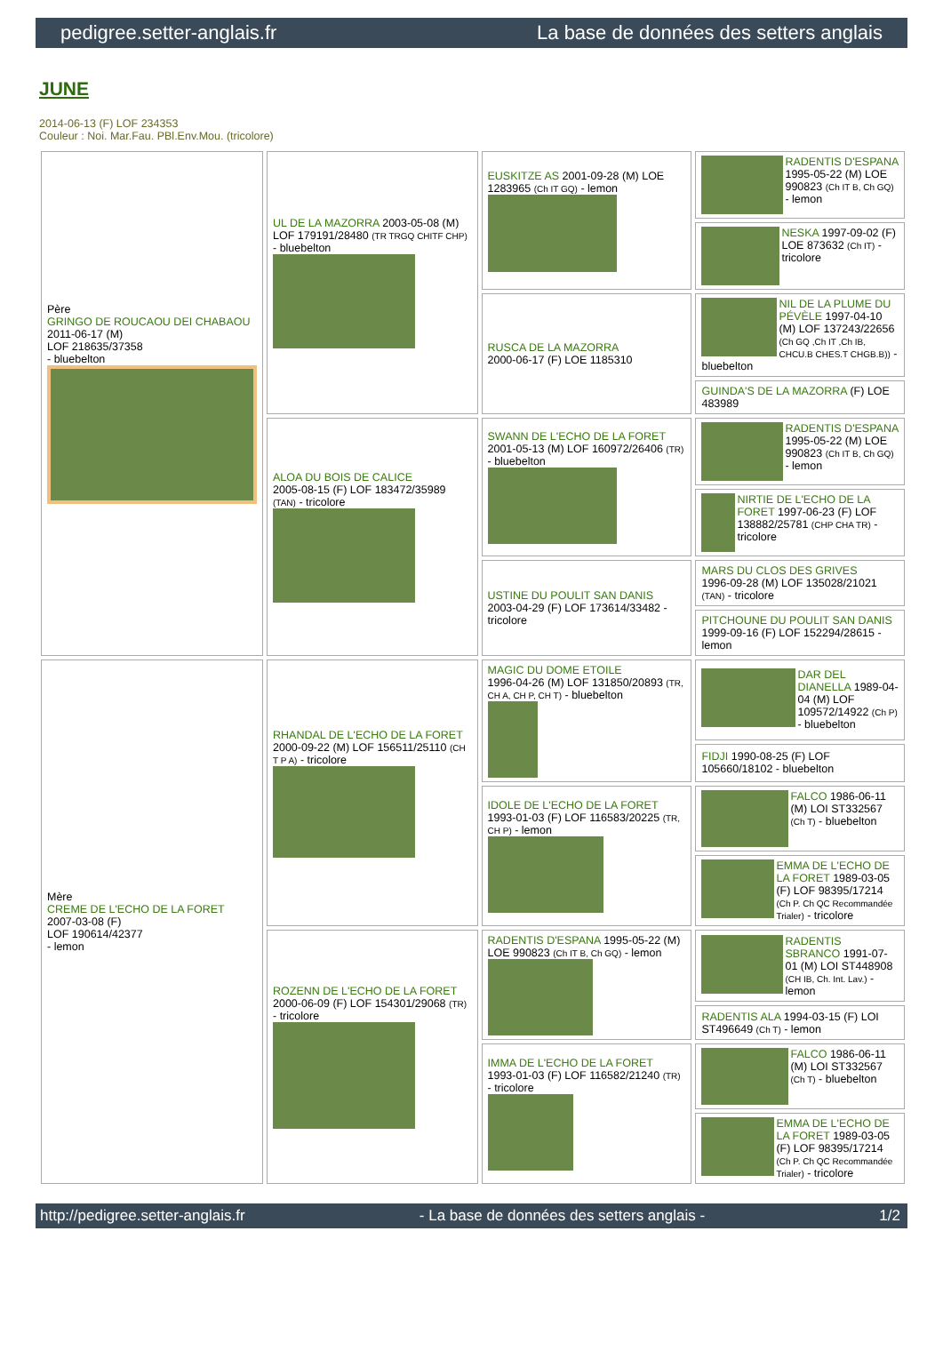pedigree.setter-anglais.fr La base de données des setters anglais
JUNE
2014-06-13 (F) LOF 234353
Couleur : Noi. Mar.Fau. PBl.Env.Mou. (tricolore)
| Père GRINGO DE ROUCAOU DEI CHABAOU 2011-06-17 (M) LOF 218635/37358 - bluebelton | UL DE LA MAZORRA 2003-05-08 (M) LOF 179191/28480 (TR TRGQ CHITF CHP) - bluebelton | EUSKITZE AS 2001-09-28 (M) LOE 1283965 (Ch IT GQ) - lemon | RADENTIS D'ESPANA 1995-05-22 (M) LOE 990823 (Ch IT B, Ch GQ) - lemon |
| | | | NESKA 1997-09-02 (F) LOE 873632 (Ch IT) - tricolore |
| | | RUSCA DE LA MAZORRA 2000-06-17 (F) LOE 1185310 | NIL DE LA PLUME DU PÉVÈLE 1997-04-10 (M) LOF 137243/22656 (Ch GQ ,Ch IT ,Ch IB, CHCU.B CHES.T CHGB.B)) - bluebelton |
| | | | GUINDA'S DE LA MAZORRA (F) LOE 483989 |
| | ALOA DU BOIS DE CALICE 2005-08-15 (F) LOF 183472/35989 (TAN) - tricolore | SWANN DE L'ECHO DE LA FORET 2001-05-13 (M) LOF 160972/26406 (TR) - bluebelton | RADENTIS D'ESPANA 1995-05-22 (M) LOE 990823 (Ch IT B, Ch GQ) - lemon |
| | | | NIRTIE DE L'ECHO DE LA FORET 1997-06-23 (F) LOF 138882/25781 (CHP CHA TR) - tricolore |
| | | USTINE DU POULIT SAN DANIS 2003-04-29 (F) LOF 173614/33482 - tricolore | MARS DU CLOS DES GRIVES 1996-09-28 (M) LOF 135028/21021 (TAN) - tricolore |
| | | | PITCHOUNE DU POULIT SAN DANIS 1999-09-16 (F) LOF 152294/28615 - lemon |
| Mère CREME DE L'ECHO DE LA FORET 2007-03-08 (F) LOF 190614/42377 - lemon | RHANDAL DE L'ECHO DE LA FORET 2000-09-22 (M) LOF 156511/25110 (CH T P A) - tricolore | MAGIC DU DOME ETOILE 1996-04-26 (M) LOF 131850/20893 (TR, CH A, CH P, CH T) - bluebelton | DAR DEL DIANELLA 1989-04-04 (M) LOF 109572/14922 (Ch P) - bluebelton |
| | | | FIDJI 1990-08-25 (F) LOF 105660/18102 - bluebelton |
| | | IDOLE DE L'ECHO DE LA FORET 1993-01-03 (F) LOF 116583/20225 (TR, CH P) - lemon | FALCO 1986-06-11 (M) LOI ST332567 (Ch T) - bluebelton |
| | | | EMMA DE L'ECHO DE LA FORET 1989-03-05 (F) LOF 98395/17214 (Ch P. Ch QC Recommandée Trialer) - tricolore |
| | ROZENN DE L'ECHO DE LA FORET 2000-06-09 (F) LOF 154301/29068 (TR) - tricolore | RADENTIS D'ESPANA 1995-05-22 (M) LOE 990823 (Ch IT B, Ch GQ) - lemon | RADENTIS SBRANCO 1991-07-01 (M) LOI ST448908 (CH IB, Ch. Int. Lav.) - lemon |
| | | | RADENTIS ALA 1994-03-15 (F) LOI ST496649 (Ch T) - lemon |
| | | IMMA DE L'ECHO DE LA FORET 1993-01-03 (F) LOF 116582/21240 (TR) - tricolore | FALCO 1986-06-11 (M) LOI ST332567 (Ch T) - bluebelton |
| | | | EMMA DE L'ECHO DE LA FORET 1989-03-05 (F) LOF 98395/17214 (Ch P. Ch QC Recommandée Trialer) - tricolore |
http://pedigree.setter-anglais.fr - La base de données des setters anglais - 1/2